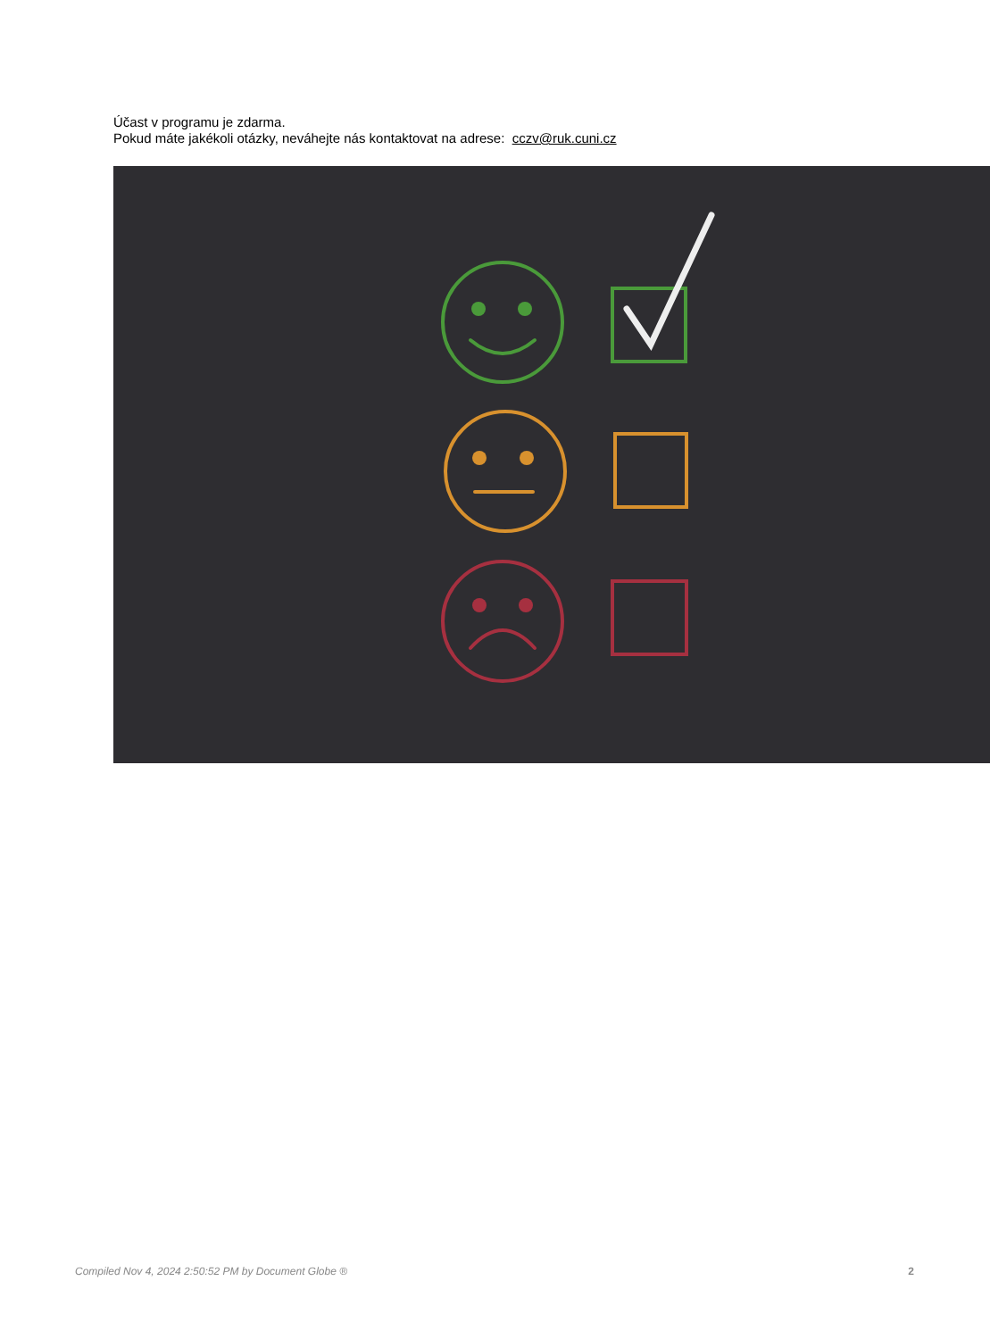Účast v programu je zdarma.
Pokud máte jakékoli otázky, neváhejte nás kontaktovat na adrese: cczv@ruk.cuni.cz
Compiled Nov 4, 2024 2:50:52 PM by Document Globe ® 2